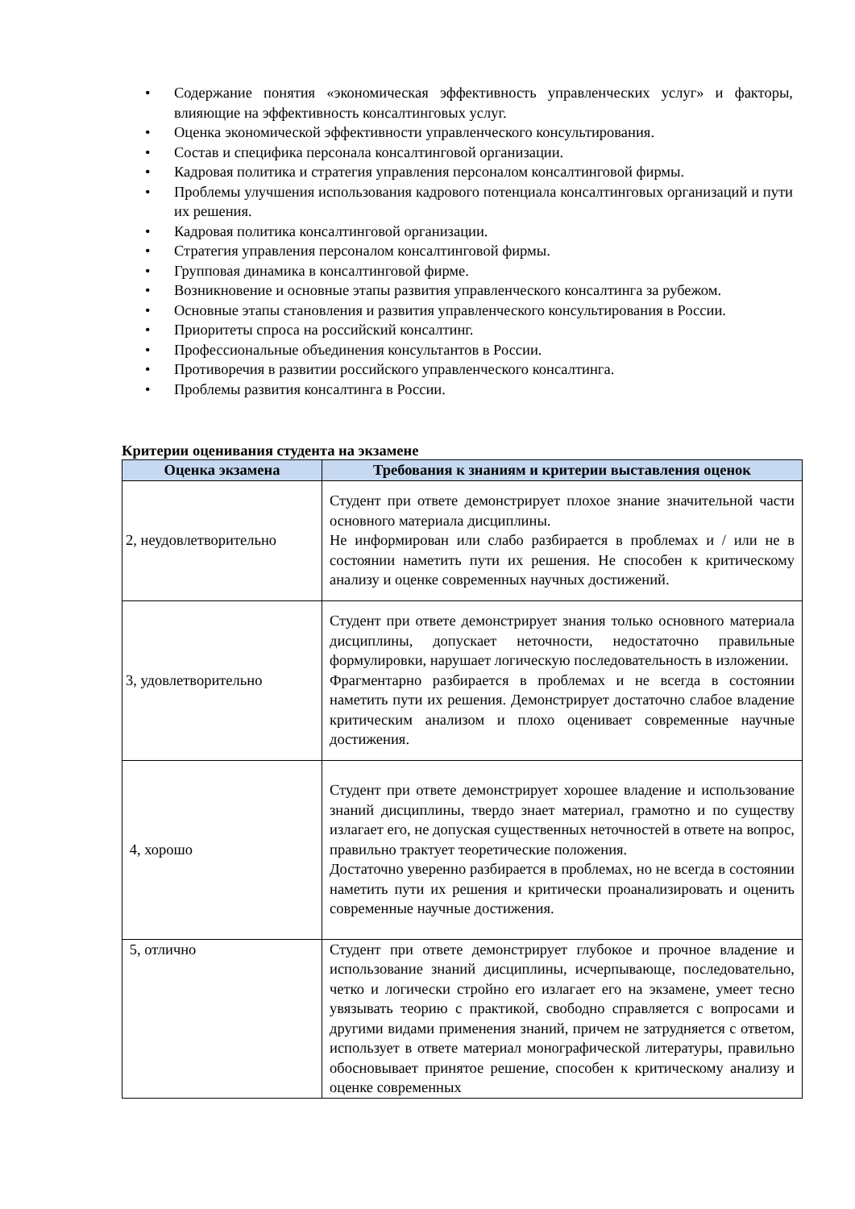• Содержание понятия «экономическая эффективность управленческих услуг» и факторы, влияющие на эффективность консалтинговых услуг.
• Оценка экономической эффективности управленческого консультирования.
• Состав и специфика персонала консалтинговой организации.
• Кадровая политика и стратегия управления персоналом консалтинговой фирмы.
• Проблемы улучшения использования кадрового потенциала консалтинговых организаций и пути их решения.
• Кадровая политика консалтинговой организации.
• Стратегия управления персоналом консалтинговой фирмы.
• Групповая динамика в консалтинговой фирме.
• Возникновение и основные этапы развития управленческого консалтинга за рубежом.
• Основные этапы становления и развития управленческого консультирования в России.
• Приоритеты спроса на российский консалтинг.
• Профессиональные объединения консультантов в России.
• Противоречия в развитии российского управленческого консалтинга.
• Проблемы развития консалтинга в России.
Критерии оценивания студента на экзамене
| Оценка экзамена | Требования к знаниям и критерии выставления оценок |
| --- | --- |
| 2, неудовлетворительно | Студент при ответе демонстрирует плохое знание значительной части основного материала дисциплины. Не информирован или слабо разбирается в проблемах и / или не в состоянии наметить пути их решения. Не способен к критическому анализу и оценке современных научных достижений. |
| 3, удовлетворительно | Студент при ответе демонстрирует знания только основного материала дисциплины, допускает неточности, недостаточно правильные формулировки, нарушает логическую последовательность в изложении. Фрагментарно разбирается в проблемах и не всегда в состоянии наметить пути их решения. Демонстрирует достаточно слабое владение критическим анализом и плохо оценивает современные научные достижения. |
| 4, хорошо | Студент при ответе демонстрирует хорошее владение и использование знаний дисциплины, твердо знает материал, грамотно и по существу излагает его, не допуская существенных неточностей в ответе на вопрос, правильно трактует теоретические положения. Достаточно уверенно разбирается в проблемах, но не всегда в состоянии наметить пути их решения и критически проанализировать и оценить современные научные достижения. |
| 5, отлично | Студент при ответе демонстрирует глубокое и прочное владение и использование знаний дисциплины, исчерпывающе, последовательно, четко и логически стройно его излагает его на экзамене, умеет тесно увязывать теорию с практикой, свободно справляется с вопросами и другими видами применения знаний, причем не затрудняется с ответом, использует в ответе материал монографической литературы, правильно обосновывает принятое решение, способен к критическому анализу и оценке современных |